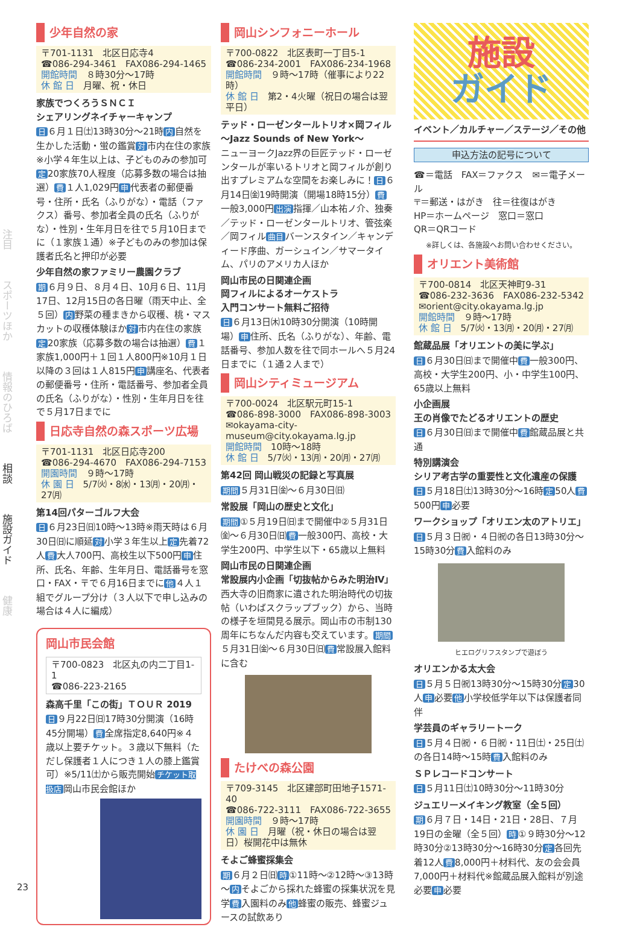注目
スポーツほか
情報のひろば
相談
施設ガイド
健康
少年自然の家
〒701-1131　北区日応寺4
☎086-294-3461　FAX086-294-1465
開館時間　８時30分～17時
休 館 日　月曜、祝・休日
家族でつくろうＳＮＣＩ
シェアリングネイチャーキャンプ
日 ６月１日㈯13時30分～21時 内 自然を生かした活動・蛍の鑑賞 対 市内在住の家族※小学４年生以上は、子どものみの参加可 定 20家族70人程度（応募多数の場合は抽選） 費 １人1,029円 申 代表者の郵便番号・住所・氏名（ふりがな）・電話（ファクス）番号、参加者全員の氏名（ふりがな）・性別・生年月日を往で５月10日までに（１家族１通）※子どものみの参加は保護者氏名と押印が必要
少年自然の家ファミリー農園クラブ
期 ６月９日、８月４日、10月６日、11月17日、12月15日の各日曜（雨天中止、全５回） 内 野菜の種まきから収穫、桃・マスカットの収穫体験ほか 対 市内在住の家族 定 20家族（応募多数の場合は抽選） 費 １家族1,000円＋１回１人800円※10月１日以降の３回は１人815円 申 講座名、代表者の郵便番号・住所・電話番号、参加者全員の氏名（ふりがな）・性別・生年月日を往で５月17日までに
日応寺自然の森スポーツ広場
〒701-1131　北区日応寺200
☎086-294-4670　FAX086-294-7153
開園時間　９時～17時
休 園 日　5/7㈫・8㈬・13㈪・20㈪・27㈪
第14回パターゴルフ大会
日 ６月23日㈰10時～13時※雨天時は６月30日㈰に順延 対 小学３年生以上 定 先着72人 費 大人700円、高校生以下500円 申 住所、氏名、年齢、生年月日、電話番号を窓口・FAX・〒で６月16日までに 他 ４人１組でグループ分け（３人以下で申し込みの場合は４人に編成）
岡山市民会館
〒700-0823　北区丸の内二丁目1-1
☎086-223-2165
森高千里「この街」ＴＯＵＲ 2019
日 ９月22日㈰17時30分開演（16時45分開場） 費 全席指定8,640円※４歳以上要チケット。３歳以下無料（ただし保護者１人につき１人の膝上鑑賞可）※5/11㈯から販売開始 チケット取扱店 岡山市民会館ほか
岡山シンフォニーホール
〒700-0822　北区表町一丁目5-1
☎086-234-2001　FAX086-234-1968
開館時間　９時～17時（催事により22時）
休 館 日　第2・4火曜（祝日の場合は翌平日）
テッド・ローゼンタールトリオ×岡フィル
～Jazz Sounds of New York～
ニューヨークJazz界の巨匠テッド・ローゼンタールが率いるトリオと岡フィルが創り出すプレミアムな空間をお楽しみに！ 日 ６月14日㈮19時開演（開場18時15分） 費 一般3,000円 出演 指揮／山本祐ノ介、独奏／テッド・ローゼンタールトリオ、管弦楽／岡フィル 曲目 バーンスタイン／キャンディード序曲、ガーシュイン／サマータイム、パリのアメリカ人ほか
岡山市民の日関連企画
岡フィルによるオーケストラ
入門コンサート無料ご招待
日 ６月13日㈭10時30分開演（10時開場） 申 住所、氏名（ふりがな）、年齢、電話番号、参加人数を往で同ホールへ５月24日までに（１通２人まで）
岡山シティミュージアム
〒700-0024　北区駅元町15-1
☎086-898-3000　FAX086-898-3003
✉okayama-city-museum@city.okayama.lg.jp
開館時間　10時～18時
休 館 日　5/7㈫・13㈪・20㈪・27㈪
第42回 岡山戦災の記録と写真展
期間 ５月31日㈮～６月30日㈰
常設展「岡山の歴史と文化」
期間 ①５月19日㈰まで開催中②５月31日㈮～６月30日㈰ 費 一般300円、高校・大学生200円、中学生以下・65歳以上無料
岡山市民の日関連企画
常設展内小企画「切抜帖からみた明治Ⅳ」
西大寺の旧商家に遺された明治時代の切抜帖（いわばスクラップブック）から、当時の様子を垣間見る展示。岡山市の市制130周年にちなんだ内容も交えています。 期間 ５月31日㈮～６月30日㈰ 費 常設展入館料に含む
たけべの森公園
〒709-3145　北区建部町田地子1571-40
☎086-722-3111　FAX086-722-3655
開園時間　９時～17時
休 園 日　月曜（祝・休日の場合は翌日）桜開花中は無休
そよご蜂蜜採集会
期 ６月２日㈰ 時 ①11時～②12時～③13時～ 内 そよごから採れた蜂蜜の採集状況を見学 費 入園料のみ 他 蜂蜜の販売、蜂蜜ジュースの試飲あり
施設
ガイド
イベント／カルチャー／ステージ／その他
申込方法の記号について
☎＝電話　FAX＝ファクス　✉＝電子メール
〒＝郵送・はがき　往＝往復はがき
HP＝ホームページ　窓口＝窓口
QR＝QRコード
※詳しくは、各施設へお問い合わせください。
オリエント美術館
〒700-0814　北区天神町9-31
☎086-232-3636　FAX086-232-5342
✉orient@city.okayama.lg.jp
開館時間　９時～17時
休 館 日　5/7㈫・13㈪・20㈪・27㈪
館蔵品展「オリエントの美に学ぶ」
日 ６月30日㈰まで開催中 費 一般300円、高校・大学生200円、小・中学生100円、65歳以上無料
小企画展
王の肖像でたどるオリエントの歴史
日 ６月30日㈰まで開催中 費 館蔵品展と共通
特別講演会
シリア考古学の重要性と文化遺産の保護
日 ５月18日㈯13時30分～16時 定 50人 費 500円 申 必要
ワークショップ「オリエン太のアトリエ」
日 ５月３日㈷・４日㈷の各日13時30分～15時30分 費 入館料のみ
ヒエログリフスタンプで遊ぼう
オリエンかる太大会
日 ５月５日㈷13時30分～15時30分 定 30人 申 必要 他 小学校低学年以下は保護者同伴
学芸員のギャラリートーク
日 ５月４日㈷・６日㈷・11日㈯・25日㈯の各日14時～15時 費 入館料のみ
ＳＰレコードコンサート
日 ５月11日㈯10時30分～11時30分
ジュエリーメイキング教室（全５回）
期 ６月７日・14日・21日・28日、７月19日の金曜（全５回） 時 ①９時30分～12時30分②13時30分～16時30分 定 各回先着12人 費 8,000円＋材料代、友の会会員7,000円＋材料代※館蔵品展入館料が別途必要 申 必要
23